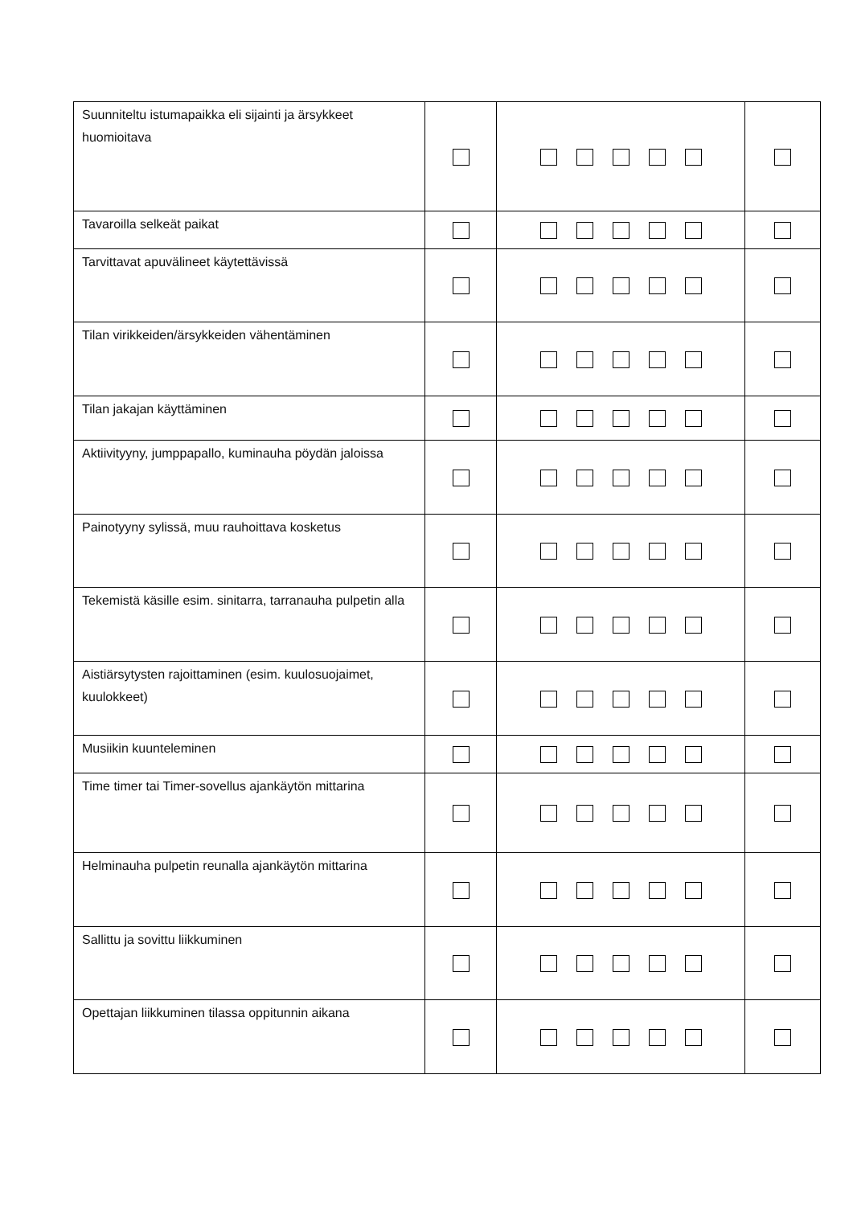| Suunniteltu istumapaikka eli sijainti ja ärsykkeet huomioitava | | | |
| Tavaroilla selkeät paikat | | | |
| Tarvittavat apuvälineet käytettävissä | | | |
| Tilan virikkeiden/ärsykkeiden vähentäminen | | | |
| Tilan jakajan käyttäminen | | | |
| Aktiivityyny, jumppapallo, kuminauha pöydän jaloissa | | | |
| Painotyyny sylissä, muu rauhoittava kosketus | | | |
| Tekemistä käsille esim. sinitarra, tarranauha pulpetin alla | | | |
| Aistiärsytysten rajoittaminen (esim. kuulosuojaimet, kuulokkeet) | | | |
| Musiikin kuunteleminen | | | |
| Time timer tai Timer-sovellus ajankäytön mittarina | | | |
| Helminauha pulpetin reunalla ajankäytön mittarina | | | |
| Sallittu ja sovittu liikkuminen | | | |
| Opettajan liikkuminen tilassa oppitunnin aikana | | | |